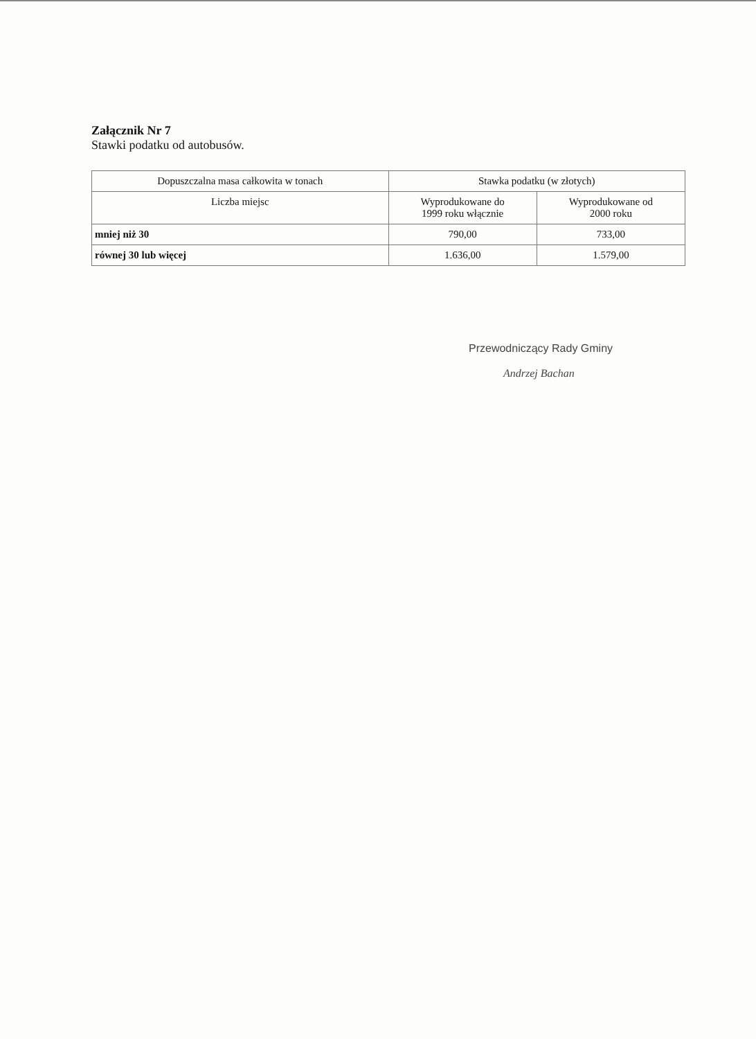Załącznik Nr 7
Stawki podatku od autobusów.
| Dopuszczalna masa całkowita w tonach | Stawka podatku (w złotych) | |
| --- | --- | --- |
| Liczba miejsc | Wyprodukowane do 1999 roku włącznie | Wyprodukowane od 2000 roku |
| mniej niż 30 | 790,00 | 733,00 |
| równej 30 lub więcej | 1.636,00 | 1.579,00 |
Przewodniczący Rady Gminy
Andrzej Bachan